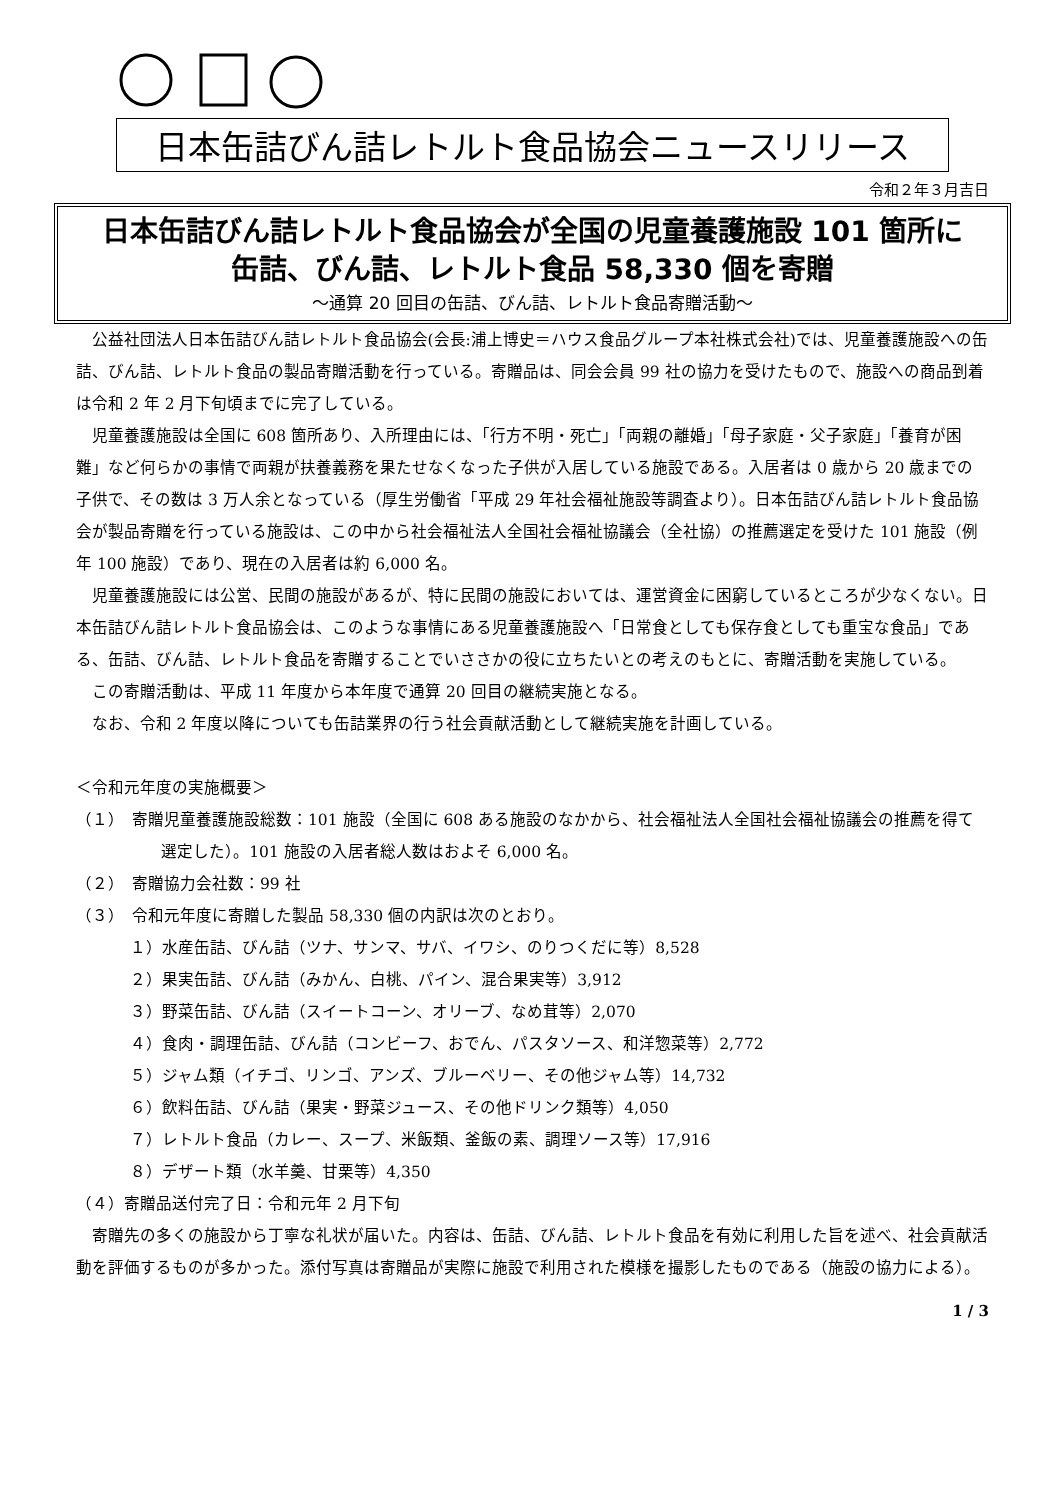日本缶詰びん詰レトルト食品協会ニュースリリース
令和２年３月吉日
日本缶詰びん詰レトルト食品協会が全国の児童養護施設 101 箇所に
缶詰、びん詰、レトルト食品 58,330 個を寄贈
～通算 20 回目の缶詰、びん詰、レトルト食品寄贈活動～
公益社団法人日本缶詰びん詰レトルト食品協会(会長:浦上博史＝ハウス食品グループ本社株式会社)では、児童養護施設への缶詰、びん詰、レトルト食品の製品寄贈活動を行っている。寄贈品は、同会会員 99 社の協力を受けたもので、施設への商品到着は令和 2 年 2 月下旬頃までに完了している。
児童養護施設は全国に 608 箇所あり、入所理由には、「行方不明・死亡」「両親の離婚」「母子家庭・父子家庭」「養育が困難」など何らかの事情で両親が扶養義務を果たせなくなった子供が入居している施設である。入居者は 0 歳から 20 歳までの子供で、その数は 3 万人余となっている（厚生労働省「平成 29 年社会福祉施設等調査より）。日本缶詰びん詰レトルト食品協会が製品寄贈を行っている施設は、この中から社会福祉法人全国社会福祉協議会（全社協）の推薦選定を受けた 101 施設（例年 100 施設）であり、現在の入居者は約 6,000 名。
児童養護施設には公営、民間の施設があるが、特に民間の施設においては、運営資金に困窮しているところが少なくない。日本缶詰びん詰レトルト食品協会は、このような事情にある児童養護施設へ「日常食としても保存食としても重宝な食品」である、缶詰、びん詰、レトルト食品を寄贈することでいささかの役に立ちたいとの考えのもとに、寄贈活動を実施している。
この寄贈活動は、平成 11 年度から本年度で通算 20 回目の継続実施となる。
なお、令和 2 年度以降についても缶詰業界の行う社会貢献活動として継続実施を計画している。
＜令和元年度の実施概要＞
（１）　寄贈児童養護施設総数：101 施設（全国に 608 ある施設のなかから、社会福祉法人全国社会福祉協議会の推薦を得て選定した）。101 施設の入居者総人数はおよそ 6,000 名。
（２）　寄贈協力会社数：99 社
（３）　令和元年度に寄贈した製品 58,330 個の内訳は次のとおり。
１）水産缶詰、びん詰（ツナ、サンマ、サバ、イワシ、のりつくだに等）8,528
２）果実缶詰、びん詰（みかん、白桃、パイン、混合果実等）3,912
３）野菜缶詰、びん詰（スイートコーン、オリーブ、なめ茸等）2,070
４）食肉・調理缶詰、びん詰（コンビーフ、おでん、パスタソース、和洋惣菜等）2,772
５）ジャム類（イチゴ、リンゴ、アンズ、ブルーベリー、その他ジャム等）14,732
６）飲料缶詰、びん詰（果実・野菜ジュース、その他ドリンク類等）4,050
７）レトルト食品（カレー、スープ、米飯類、釜飯の素、調理ソース等）17,916
８）デザート類（水羊羹、甘栗等）4,350
（４）寄贈品送付完了日：令和元年 2 月下旬
寄贈先の多くの施設から丁寧な礼状が届いた。内容は、缶詰、びん詰、レトルト食品を有効に利用した旨を述べ、社会貢献活動を評価するものが多かった。添付写真は寄贈品が実際に施設で利用された模様を撮影したものである（施設の協力による）。
1 / 3